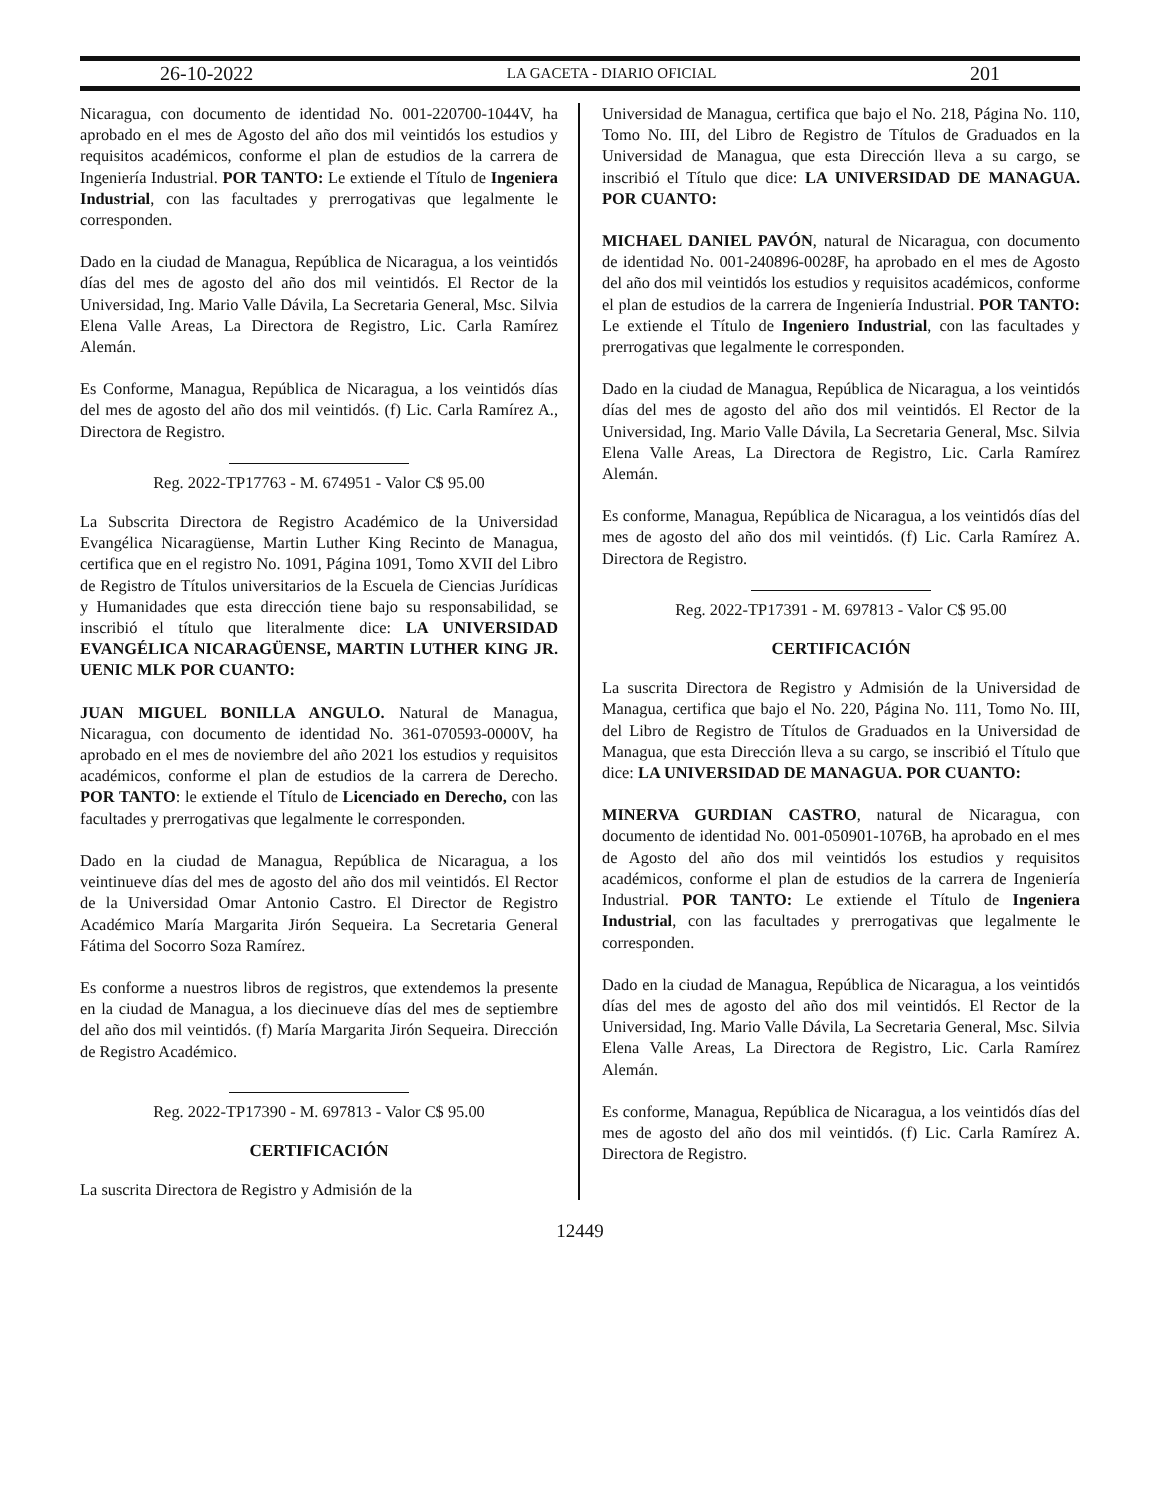26-10-2022 LA GACETA - DIARIO OFICIAL 201
Nicaragua, con documento de identidad No. 001-220700-1044V, ha aprobado en el mes de Agosto del año dos mil veintidós los estudios y requisitos académicos, conforme el plan de estudios de la carrera de Ingeniería Industrial. POR TANTO: Le extiende el Título de Ingeniera Industrial, con las facultades y prerrogativas que legalmente le corresponden.
Dado en la ciudad de Managua, República de Nicaragua, a los veintidós días del mes de agosto del año dos mil veintidós. El Rector de la Universidad, Ing. Mario Valle Dávila, La Secretaria General, Msc. Silvia Elena Valle Areas, La Directora de Registro, Lic. Carla Ramírez Alemán.
Es Conforme, Managua, República de Nicaragua, a los veintidós días del mes de agosto del año dos mil veintidós. (f) Lic. Carla Ramírez A., Directora de Registro.
Reg. 2022-TP17763 - M. 674951 - Valor C$ 95.00
La Subscrita Directora de Registro Académico de la Universidad Evangélica Nicaragüense, Martin Luther King Recinto de Managua, certifica que en el registro No. 1091, Página 1091, Tomo XVII del Libro de Registro de Títulos universitarios de la Escuela de Ciencias Jurídicas y Humanidades que esta dirección tiene bajo su responsabilidad, se inscribió el título que literalmente dice: LA UNIVERSIDAD EVANGÉLICA NICARAGÜENSE, MARTIN LUTHER KING JR. UENIC MLK POR CUANTO:
JUAN MIGUEL BONILLA ANGULO. Natural de Managua, Nicaragua, con documento de identidad No. 361-070593-0000V, ha aprobado en el mes de noviembre del año 2021 los estudios y requisitos académicos, conforme el plan de estudios de la carrera de Derecho. POR TANTO: le extiende el Título de Licenciado en Derecho, con las facultades y prerrogativas que legalmente le corresponden.
Dado en la ciudad de Managua, República de Nicaragua, a los veintinueve días del mes de agosto del año dos mil veintidós. El Rector de la Universidad Omar Antonio Castro. El Director de Registro Académico María Margarita Jirón Sequeira. La Secretaria General Fátima del Socorro Soza Ramírez.
Es conforme a nuestros libros de registros, que extendemos la presente en la ciudad de Managua, a los diecinueve días del mes de septiembre del año dos mil veintidós. (f) María Margarita Jirón Sequeira. Dirección de Registro Académico.
Reg. 2022-TP17390 - M. 697813 - Valor C$ 95.00
CERTIFICACIÓN
La suscrita Directora de Registro y Admisión de la
Universidad de Managua, certifica que bajo el No. 218, Página No. 110, Tomo No. III, del Libro de Registro de Títulos de Graduados en la Universidad de Managua, que esta Dirección lleva a su cargo, se inscribió el Título que dice: LA UNIVERSIDAD DE MANAGUA. POR CUANTO:
MICHAEL DANIEL PAVÓN, natural de Nicaragua, con documento de identidad No. 001-240896-0028F, ha aprobado en el mes de Agosto del año dos mil veintidós los estudios y requisitos académicos, conforme el plan de estudios de la carrera de Ingeniería Industrial. POR TANTO: Le extiende el Título de Ingeniero Industrial, con las facultades y prerrogativas que legalmente le corresponden.
Dado en la ciudad de Managua, República de Nicaragua, a los veintidós días del mes de agosto del año dos mil veintidós. El Rector de la Universidad, Ing. Mario Valle Dávila, La Secretaria General, Msc. Silvia Elena Valle Areas, La Directora de Registro, Lic. Carla Ramírez Alemán.
Es conforme, Managua, República de Nicaragua, a los veintidós días del mes de agosto del año dos mil veintidós. (f) Lic. Carla Ramírez A. Directora de Registro.
Reg. 2022-TP17391 - M. 697813 - Valor C$ 95.00
CERTIFICACIÓN
La suscrita Directora de Registro y Admisión de la Universidad de Managua, certifica que bajo el No. 220, Página No. 111, Tomo No. III, del Libro de Registro de Títulos de Graduados en la Universidad de Managua, que esta Dirección lleva a su cargo, se inscribió el Título que dice: LA UNIVERSIDAD DE MANAGUA. POR CUANTO:
MINERVA GURDIAN CASTRO, natural de Nicaragua, con documento de identidad No. 001-050901-1076B, ha aprobado en el mes de Agosto del año dos mil veintidós los estudios y requisitos académicos, conforme el plan de estudios de la carrera de Ingeniería Industrial. POR TANTO: Le extiende el Título de Ingeniera Industrial, con las facultades y prerrogativas que legalmente le corresponden.
Dado en la ciudad de Managua, República de Nicaragua, a los veintidós días del mes de agosto del año dos mil veintidós. El Rector de la Universidad, Ing. Mario Valle Dávila, La Secretaria General, Msc. Silvia Elena Valle Areas, La Directora de Registro, Lic. Carla Ramírez Alemán.
Es conforme, Managua, República de Nicaragua, a los veintidós días del mes de agosto del año dos mil veintidós. (f) Lic. Carla Ramírez A. Directora de Registro.
12449